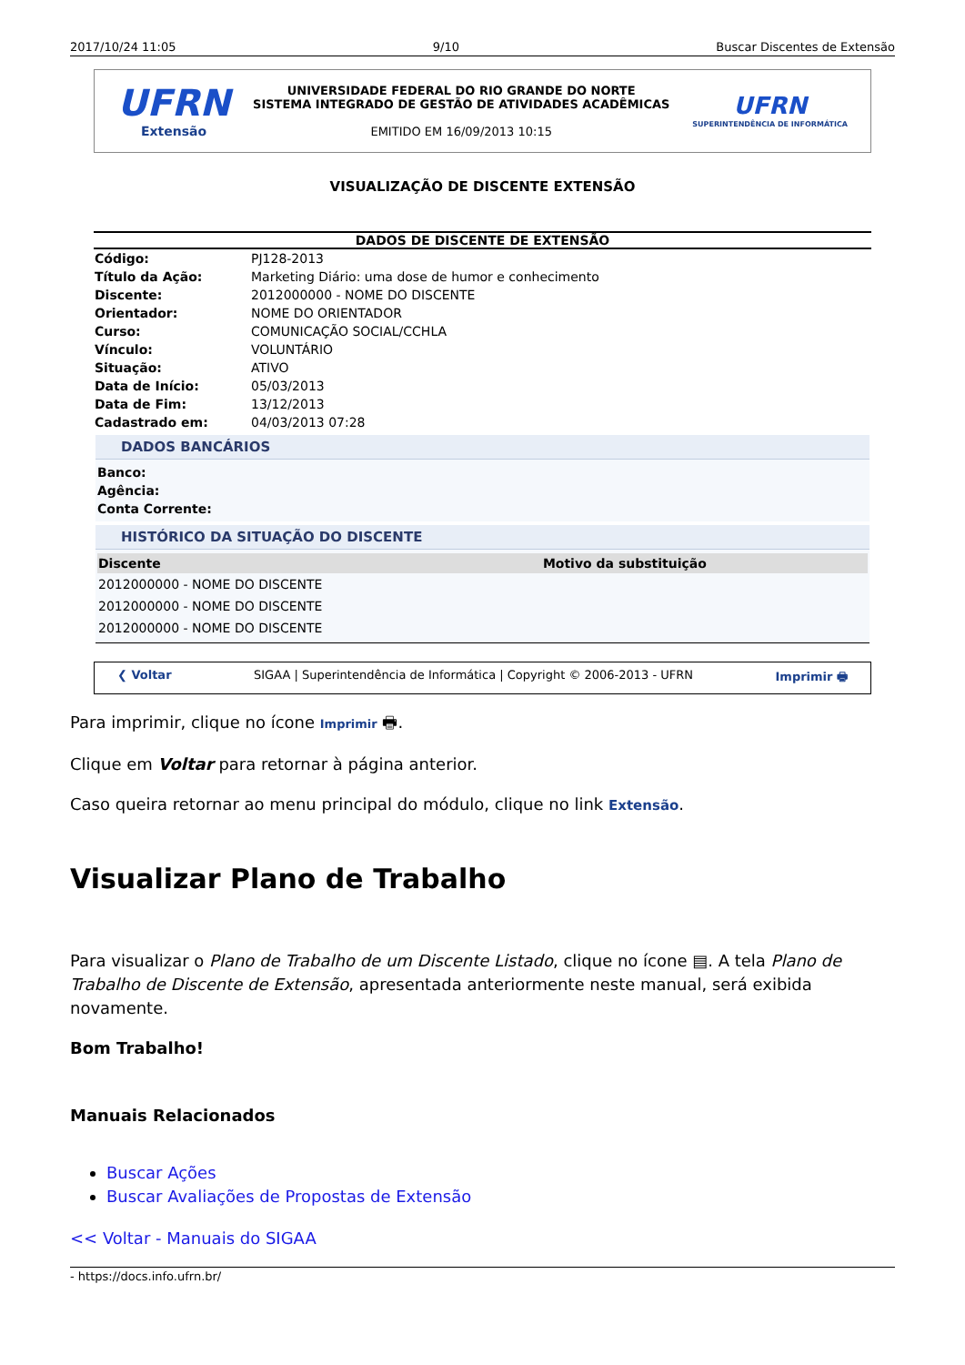2017/10/24 11:05 9/10 Buscar Discentes de Extensão
UFRN
Extensão
UNIVERSIDADE FEDERAL DO RIO GRANDE DO NORTE
SISTEMA INTEGRADO DE GESTÃO DE ATIVIDADES ACADÊMICAS
EMITIDO EM 16/09/2013 10:15
UFRN
SUPERINTENDÊNCIA DE INFORMÁTICA
VISUALIZAÇÃO DE DISCENTE EXTENSÃO
DADOS DE DISCENTE DE EXTENSÃO
| Código: | PJ128-2013 |
| Título da Ação: | Marketing Diário: uma dose de humor e conhecimento |
| Discente: | 2012000000 - NOME DO DISCENTE |
| Orientador: | NOME DO ORIENTADOR |
| Curso: | COMUNICAÇÃO SOCIAL/CCHLA |
| Vínculo: | VOLUNTÁRIO |
| Situação: | ATIVO |
| Data de Início: | 05/03/2013 |
| Data de Fim: | 13/12/2013 |
| Cadastrado em: | 04/03/2013 07:28 |
DADOS BANCÁRIOS
Banco:
Agência:
Conta Corrente:
HISTÓRICO DA SITUAÇÃO DO DISCENTE
| Discente | Motivo da substituição |
| --- | --- |
| 2012000000 - NOME DO DISCENTE | |
| 2012000000 - NOME DO DISCENTE | |
| 2012000000 - NOME DO DISCENTE | |
❮ Voltar SIGAA | Superintendência de Informática | Copyright © 2006-2013 - UFRN Imprimir 🖶
Para imprimir, clique no ícone Imprimir 🖶.
Clique em Voltar para retornar à página anterior.
Caso queira retornar ao menu principal do módulo, clique no link Extensão.
Visualizar Plano de Trabalho
Para visualizar o Plano de Trabalho de um Discente Listado, clique no ícone ▤. A tela Plano de Trabalho de Discente de Extensão, apresentada anteriormente neste manual, será exibida novamente.
Bom Trabalho!
Manuais Relacionados
Buscar Ações
Buscar Avaliações de Propostas de Extensão
<< Voltar - Manuais do SIGAA
- https://docs.info.ufrn.br/